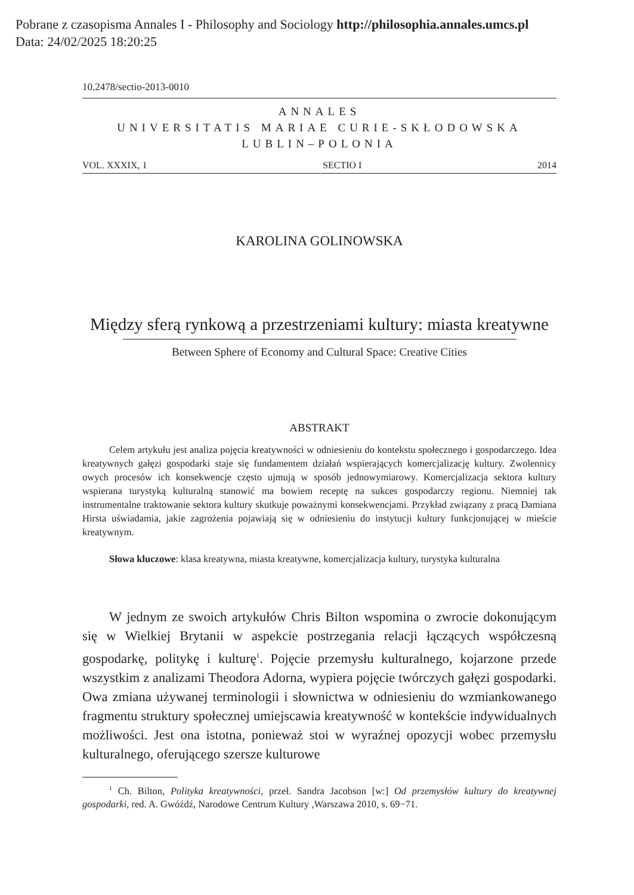Pobrane z czasopisma Annales I - Philosophy and Sociology http://philosophia.annales.umcs.pl
Data: 24/02/2025 18:20:25
10.2478/sectio-2013-0010
ANNALES
UNIVERSITATIS MARIAE CURIE-SKŁODOWSKA
LUBLIN–POLONIA
VOL. XXXIX, 1 SECTIO I 2014
KAROLINA GOLINOWSKA
Między sferą rynkową a przestrzeniami kultury: miasta kreatywne
Between Sphere of Economy and Cultural Space: Creative Cities
ABSTRAKT
Celem artykułu jest analiza pojęcia kreatywności w odniesieniu do kontekstu społecznego i gospodarczego. Idea kreatywnych gałęzi gospodarki staje się fundamentem działań wspierających komercjalizację kultury. Zwolennicy owych procesów ich konsekwencje często ujmują w sposób jednowymiarowy. Komercjalizacja sektora kultury wspierana turystyką kulturalną stanowić ma bowiem receptę na sukces gospodarczy regionu. Niemniej tak instrumentalne traktowanie sektora kultury skutkuje poważnymi konsekwencjami. Przykład związany z pracą Damiana Hirsta uświadamia, jakie zagrożenia pojawiają się w odniesieniu do instytucji kultury funkcjonującej w mieście kreatywnym.
Słowa kluczowe: klasa kreatywna, miasta kreatywne, komercjalizacja kultury, turystyka kulturalna
W jednym ze swoich artykułów Chris Bilton wspomina o zwrocie dokonującym się w Wielkiej Brytanii w aspekcie postrzegania relacji łączących współczesną gospodarkę, politykę i kulturę<sup>1</sup>. Pojęcie przemysłu kulturalnego, kojarzone przede wszystkim z analizami Theodora Adorna, wypiera pojęcie twórczych gałęzi gospodarki. Owa zmiana używanej terminologii i słownictwa w odniesieniu do wzmiankowanego fragmentu struktury społecznej umiejscawia kreatywność w kontekście indywidualnych możliwości. Jest ona istotna, ponieważ stoi w wyraźnej opozycji wobec przemysłu kulturalnego, oferującego szersze kulturowe
<sup>1</sup> Ch. Bilton, Polityka kreatywności, przeł. Sandra Jacobson [w:] Od przemysłów kultury do kreatywnej gospodarki, red. A. Gwóźdź, Narodowe Centrum Kultury ,Warszawa 2010, s. 69−71.